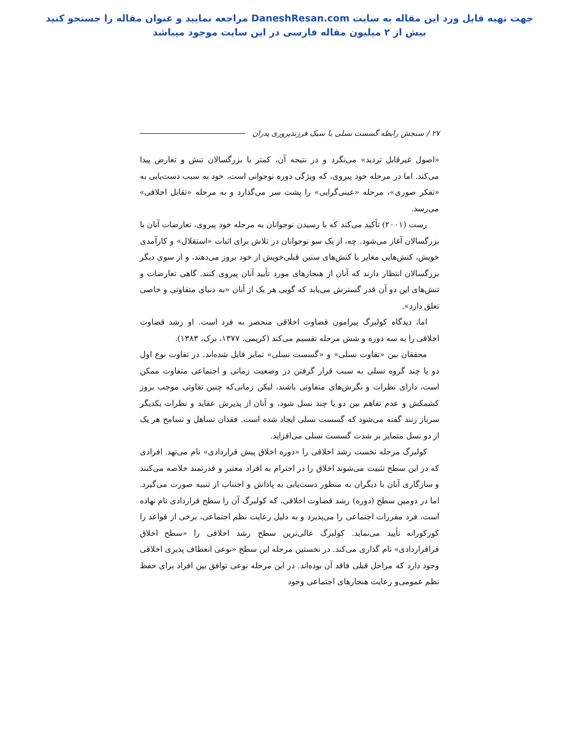جهت تهیه فایل ورد این مقاله به سایت DaneshResan.com مراجعه نمایید و عنوان مقاله را جستجو کنید
بیش از ۲ میلیون مقاله فارسی در این سایت موجود میباشد
۲۷ / سنجش رابطه گسست نسلی با سبک فرزندپروری پدران
«اصول غیرقابل تردید» می‌نگرد و در نتیجه آن، کمتر با بزرگسالان تنش و تعارض پیدا می‌کند. اما در مرحله خود پیروی، که ویژگی دوره نوجوانی است، خود به سبب دست‌یابی به «تفکر صوری»، مرحله «عینی‌گرایی» را پشت سر می‌گذارد و به مرحله «تقابل اخلاقی» می‌رسد.
رست (۲۰۰۱) تأکید می‌کند که با رسیدن نوجوانان به مرحله خود پیروی، تعارضات آنان با بزرگسالان آغاز می‌شود. چه، از یک سو نوجوانان در تلاش برای اثبات «استقلال» و کارآمدی خویش، کنش‌هایی مغایر با کنش‌های سنین قبلی‌خویش از خود بروز می‌دهند، و از سوی دیگر بزرگسالان انتظار دارند که آنان از هنجارهای مورد تأیید آنان پیروی کنند. گاهی تعارضات و تنش‌های این دو آن قدر گسترش می‌یابد که گویی هر یک از آنان «به دنیای متفاوتی و خاصی تعلق دارد».
اما، دیدگاه کولبرگ پیرامون قضاوت اخلاقی منحصر به فرد است. او رشد قضاوت اخلاقی را به سه دوره و شش مرحله تقسیم می‌کند (کریمی، ۱۳۷۷، برک، ۱۳۸۳).
محققان بین «تفاوت نسلی» و «گسست نسلی» تمایز قایل شده‌اند. در تفاوت نوع اول دو یا چند گروه نسلی به سبب قرار گرفتن در وضعیت زمانی و اجتماعی متفاوت ممکن است، دارای نظرات و نگرش‌های متفاوتی باشند، لیکن زمانی‌که چنین تفاوتی موجب بروز کشمکش و عدم تفاهم بین دو یا چند نسل شود، و آنان از پذیرش عقاید و نظرات یکدیگر سرباز زنند گفته می‌شود که گسست نسلی ایجاد شده است. فقدان تساهل و تسامح هر یک از دو نسل متمایز بر شدت گسست نسلی می‌افزاید.
کولبرگ مرحله نخست رشد اخلاقی را «دوره اخلاق پیش قراردادی» نام می‌نهد. افرادی که در این سطح تثبیت می‌شوند اخلاق را در احترام به افراد معتبر و قدرتمند خلاصه می‌کنند و سازگاری آنان با دیگران به منظور دست‌یابی به پاداش و اجتناب از تنبیه صورت می‌گیرد. اما در دومین سطح (دوره) رشد قضاوت اخلاقی، که کولبرگ آن را سطح قراردادی نام نهاده است، فرد مقررات اجتماعی را می‌پذیرد و به دلیل رعایت نظم اجتماعی، برخی از قواعد را کورکورانه تأیید می‌نماید. کولبرگ عالی‌ترین سطح رشد اخلاقی را «سطح اخلاق فراقراردادی» نام گذاری می‌کند. در نخستین مرحله این سطح «نوعی انعطاف پذیری اخلاقی وجود دارد که مراحل قبلی فاقد آن بوده‌اند. در این مرحله نوعی توافق بین افراد برای حفظ نظم عمومی‌و رعایت هنجارهای اجتماعی وجود